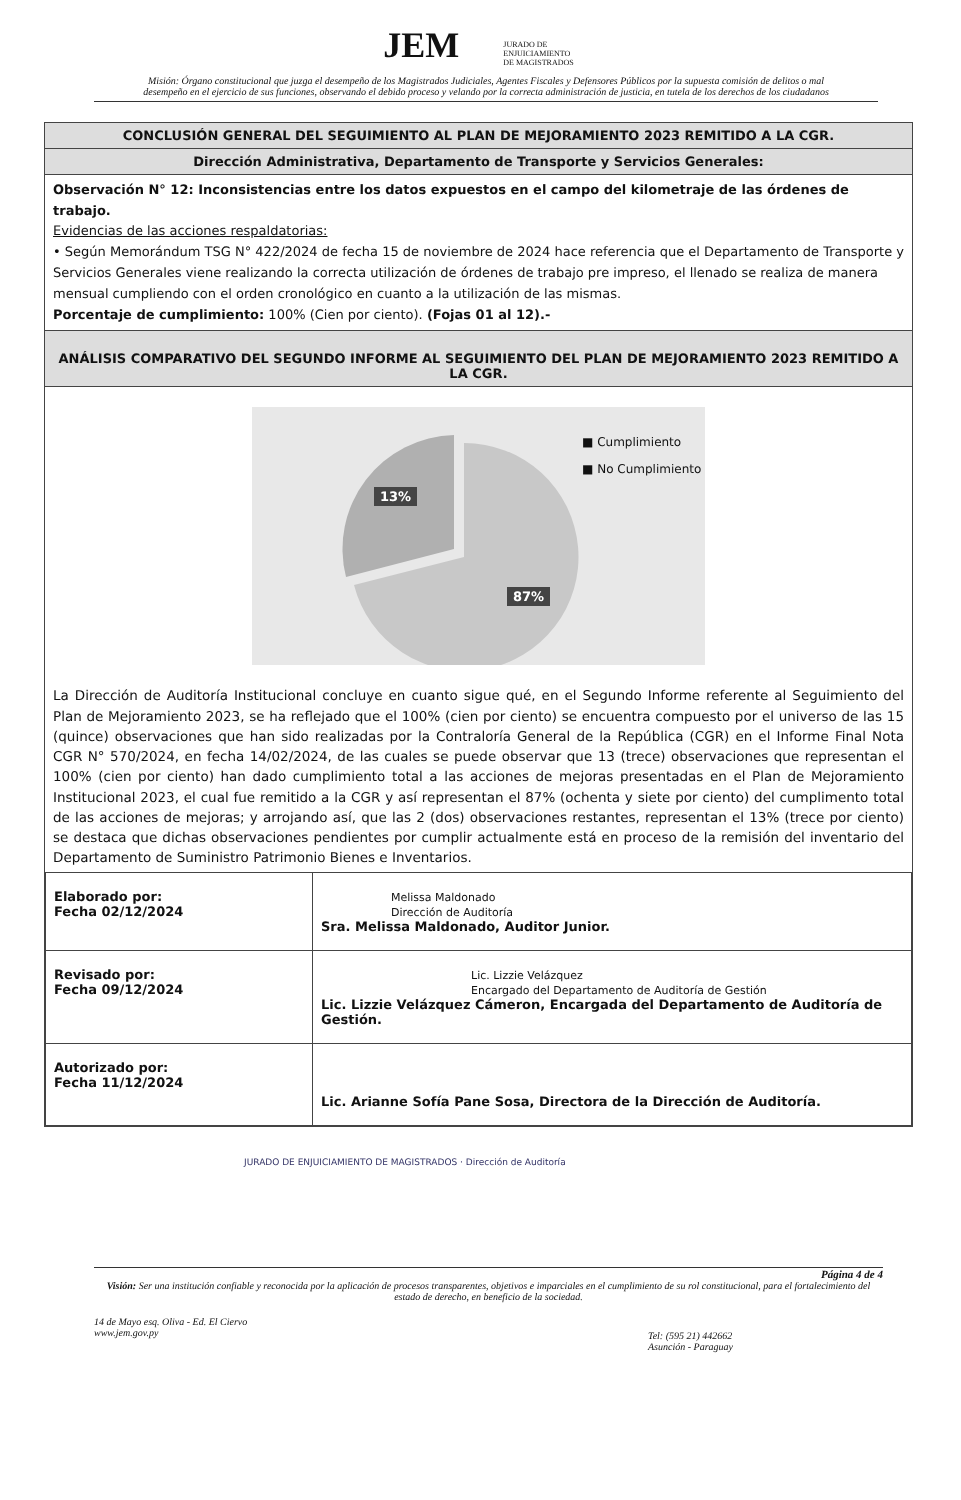JEM JURADO DE
ENJUICIAMIENTO
DE MAGISTRADOS
Misión: Órgano constitucional que juzga el desempeño de los Magistrados Judiciales, Agentes Fiscales y Defensores Públicos por la supuesta comisión de delitos o mal desempeño en el ejercicio de sus funciones, observando el debido proceso y velando por la correcta administración de justicia, en tutela de los derechos de los ciudadanos
CONCLUSIÓN GENERAL DEL SEGUIMIENTO AL PLAN DE MEJORAMIENTO 2023 REMITIDO A LA CGR.
Dirección Administrativa, Departamento de Transporte y Servicios Generales:
Observación N° 12: Inconsistencias entre los datos expuestos en el campo del kilometraje de las órdenes de trabajo.
Evidencias de las acciones respaldatorias:
• Según Memorándum TSG N° 422/2024 de fecha 15 de noviembre de 2024 hace referencia que el Departamento de Transporte y Servicios Generales viene realizando la correcta utilización de órdenes de trabajo pre impreso, el llenado se realiza de manera mensual cumpliendo con el orden cronológico en cuanto a la utilización de las mismas.
Porcentaje de cumplimiento: 100% (Cien por ciento). (Fojas 01 al 12).-
ANÁLISIS COMPARATIVO DEL SEGUNDO INFORME AL SEGUIMIENTO DEL PLAN DE MEJORAMIENTO 2023 REMITIDO A LA CGR.
13%
87%
■ Cumplimiento
■ No Cumplimiento
La Dirección de Auditoría Institucional concluye en cuanto sigue qué, en el Segundo Informe referente al Seguimiento del Plan de Mejoramiento 2023, se ha reflejado que el 100% (cien por ciento) se encuentra compuesto por el universo de las 15 (quince) observaciones que han sido realizadas por la Contraloría General de la República (CGR) en el Informe Final Nota CGR N° 570/2024, en fecha 14/02/2024, de las cuales se puede observar que 13 (trece) observaciones que representan el 100% (cien por ciento) han dado cumplimiento total a las acciones de mejoras presentadas en el Plan de Mejoramiento Institucional 2023, el cual fue remitido a la CGR y así representan el 87% (ochenta y siete por ciento) del cumplimento total de las acciones de mejoras; y arrojando así, que las 2 (dos) observaciones restantes, representan el 13% (trece por ciento) se destaca que dichas observaciones pendientes por cumplir actualmente está en proceso de la remisión del inventario del Departamento de Suministro Patrimonio Bienes e Inventarios.
| Elaborado por: Fecha 02/12/2024 | Melissa Maldonado Dirección de Auditoría Sra. Melissa Maldonado, Auditor Junior. |
| Revisado por: Fecha 09/12/2024 | Lic. Lizzie Velázquez Encargado del Departamento de Auditoría de Gestión Lic. Lizzie Velázquez Cámeron, Encargada del Departamento de Auditoría de Gestión. |
| Autorizado por: Fecha 11/12/2024 | Lic. Arianne Sofía Pane Sosa, Directora de la Dirección de Auditoría. |
JURADO DE ENJUICIAMIENTO DE MAGISTRADOS · Dirección de Auditoría
Página 4 de 4
Visión: Ser una institución confiable y reconocida por la aplicación de procesos transparentes, objetivos e imparciales en el cumplimiento de su rol constitucional, para el fortalecimiento del estado de derecho, en beneficio de la sociedad.
14 de Mayo esq. Oliva - Ed. El Ciervo
www.jem.gov.py
Tel: (595 21) 442662
Asunción - Paraguay